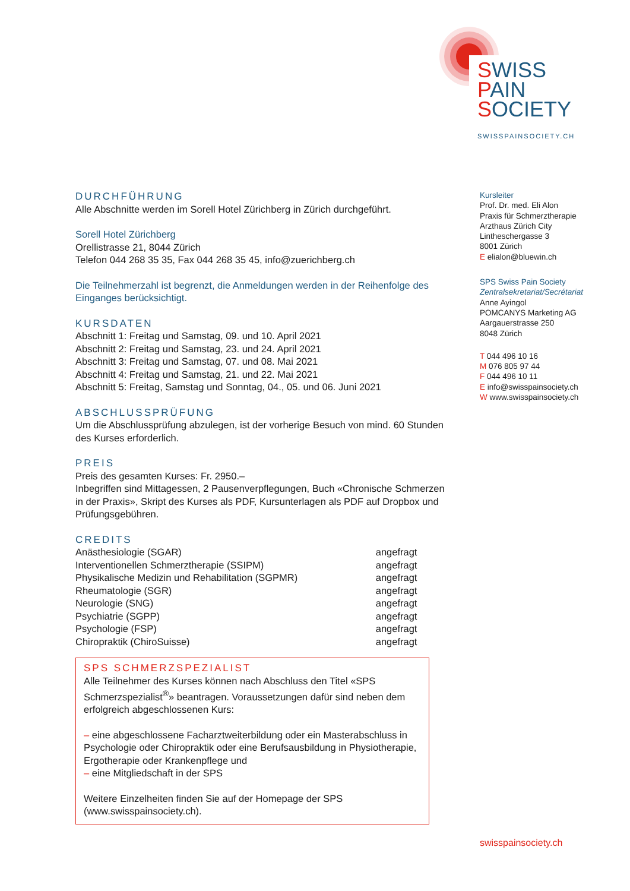SWISS
PAIN
SOCIETY
SWISSPAINSOCIETY.CH
DURCHFÜHRUNG
Alle Abschnitte werden im Sorell Hotel Zürichberg in Zürich durchgeführt.
Sorell Hotel Zürichberg
Orellistrasse 21, 8044 Zürich
Telefon 044 268 35 35, Fax 044 268 35 45, info@zuerichberg.ch
Die Teilnehmerzahl ist begrenzt, die Anmeldungen werden in der Reihenfolge des Einganges berücksichtigt.
KURSDATEN
Abschnitt 1: Freitag und Samstag, 09. und 10. April 2021
Abschnitt 2: Freitag und Samstag, 23. und 24. April 2021
Abschnitt 3: Freitag und Samstag, 07. und 08. Mai 2021
Abschnitt 4: Freitag und Samstag, 21. und 22. Mai 2021
Abschnitt 5: Freitag, Samstag und Sonntag, 04., 05. und 06. Juni 2021
ABSCHLUSSPRÜFUNG
Um die Abschlussprüfung abzulegen, ist der vorherige Besuch von mind. 60 Stunden des Kurses erforderlich.
PREIS
Preis des gesamten Kurses: Fr. 2950.–
Inbegriffen sind Mittagessen, 2 Pausenverpflegungen, Buch «Chronische Schmerzen in der Praxis», Skript des Kurses als PDF, Kursunterlagen als PDF auf Dropbox und Prüfungsgebühren.
CREDITS
| Anästhesiologie (SGAR) | angefragt |
| Interventionellen Schmerztherapie (SSIPM) | angefragt |
| Physikalische Medizin und Rehabilitation (SGPMR) | angefragt |
| Rheumatologie (SGR) | angefragt |
| Neurologie (SNG) | angefragt |
| Psychiatrie (SGPP) | angefragt |
| Psychologie (FSP) | angefragt |
| Chiropraktik (ChiroSuisse) | angefragt |
SPS SCHMERZSPEZIALIST
Alle Teilnehmer des Kurses können nach Abschluss den Titel «SPS Schmerzspezialist<sup>®</sup>» beantragen. Voraussetzungen dafür sind neben dem erfolgreich abgeschlossenen Kurs:
– eine abgeschlossene Facharztweiterbildung oder ein Masterabschluss in Psychologie oder Chiropraktik oder eine Berufsausbildung in Physio­therapie, Ergotherapie oder Krankenpflege und
– eine Mitgliedschaft in der SPS
Weitere Einzelheiten finden Sie auf der Homepage der SPS (www.swisspainsociety.ch).
Kursleiter
Prof. Dr. med. Eli Alon
Praxis für Schmerztherapie
Arzthaus Zürich City
Lintheschergasse 3
8001 Zürich
E elialon@bluewin.ch
SPS Swiss Pain Society
Zentralsekretariat/Secrétariat
Anne Ayingol
POMCANYS Marketing AG
Aargauerstrasse 250
8048 Zürich
T 044 496 10 16
M 076 805 97 44
F 044 496 10 11
E info@swisspainsociety.ch
W www.swisspainsociety.ch
swisspainsociety.ch